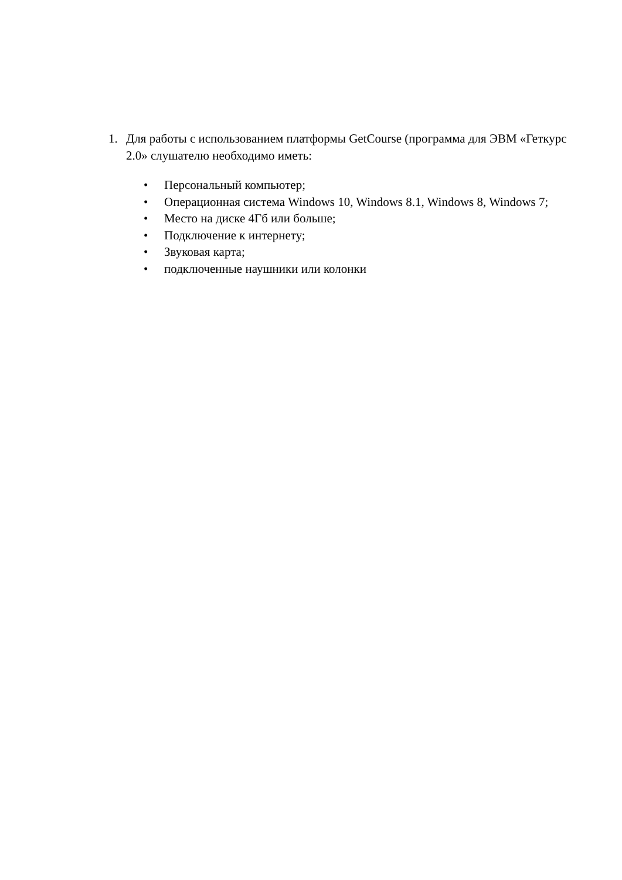1. Для работы с использованием платформы GetCourse (программа для ЭВМ «Геткурс 2.0» слушателю необходимо иметь:
• Персональный компьютер;
• Операционная система Windows 10, Windows 8.1, Windows 8, Windows 7;
• Место на диске 4Гб или больше;
• Подключение к интернету;
• Звуковая карта;
• подключенные наушники или колонки